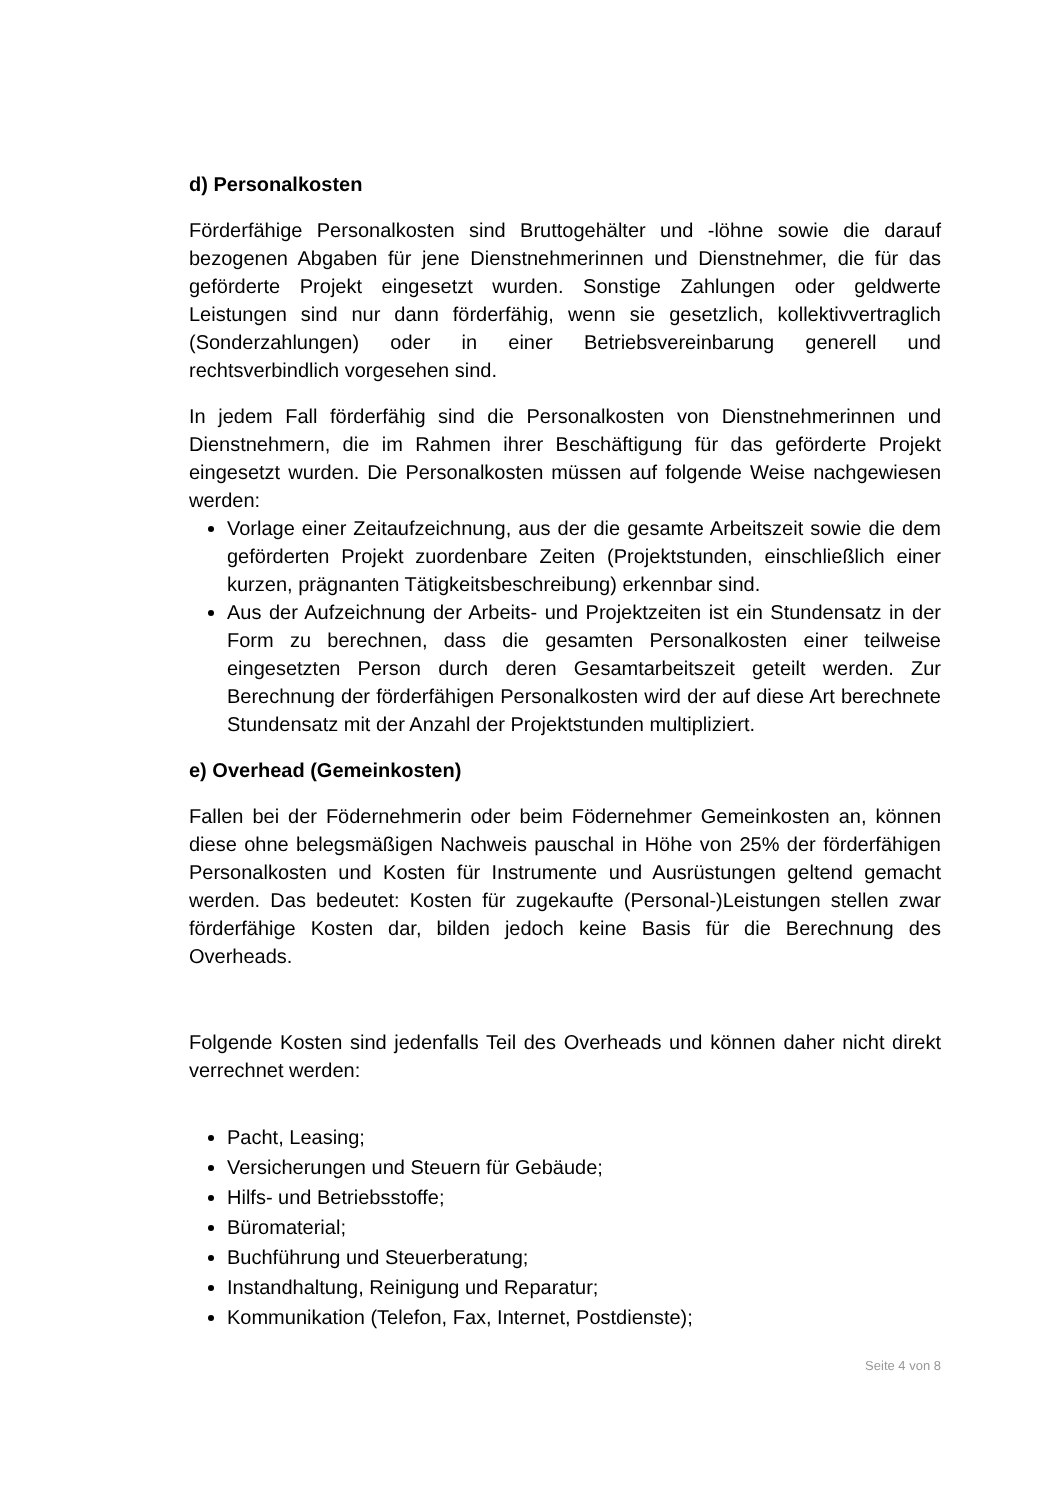d) Personalkosten
Förderfähige Personalkosten sind Bruttogehälter und -löhne sowie die darauf bezogenen Abgaben für jene Dienstnehmerinnen und Dienstnehmer, die für das geförderte Projekt eingesetzt wurden. Sonstige Zahlungen oder geldwerte Leistungen sind nur dann förderfähig, wenn sie gesetzlich, kollektivvertraglich (Sonderzahlungen) oder in einer Betriebsvereinbarung generell und rechtsverbindlich vorgesehen sind.
In jedem Fall förderfähig sind die Personalkosten von Dienstnehmerinnen und Dienstnehmern, die im Rahmen ihrer Beschäftigung für das geförderte Projekt eingesetzt wurden. Die Personalkosten müssen auf folgende Weise nachgewiesen werden:
Vorlage einer Zeitaufzeichnung, aus der die gesamte Arbeitszeit sowie die dem geförderten Projekt zuordenbare Zeiten (Projektstunden, einschließlich einer kurzen, prägnanten Tätigkeitsbeschreibung) erkennbar sind.
Aus der Aufzeichnung der Arbeits- und Projektzeiten ist ein Stundensatz in der Form zu berechnen, dass die gesamten Personalkosten einer teilweise eingesetzten Person durch deren Gesamtarbeitszeit geteilt werden. Zur Berechnung der förderfähigen Personalkosten wird der auf diese Art berechnete Stundensatz mit der Anzahl der Projektstunden multipliziert.
e) Overhead (Gemeinkosten)
Fallen bei der Födernehmerin oder beim Födernehmer Gemeinkosten an, können diese ohne belegsmäßigen Nachweis pauschal in Höhe von 25% der förderfähigen Personalkosten und Kosten für Instrumente und Ausrüstungen geltend gemacht werden. Das bedeutet: Kosten für zugekaufte (Personal-)Leistungen stellen zwar förderfähige Kosten dar, bilden jedoch keine Basis für die Berechnung des Overheads.
Folgende Kosten sind jedenfalls Teil des Overheads und können daher nicht direkt verrechnet werden:
Pacht, Leasing;
Versicherungen und Steuern für Gebäude;
Hilfs- und Betriebsstoffe;
Büromaterial;
Buchführung und Steuerberatung;
Instandhaltung, Reinigung und Reparatur;
Kommunikation (Telefon, Fax, Internet, Postdienste);
Seite 4 von 8